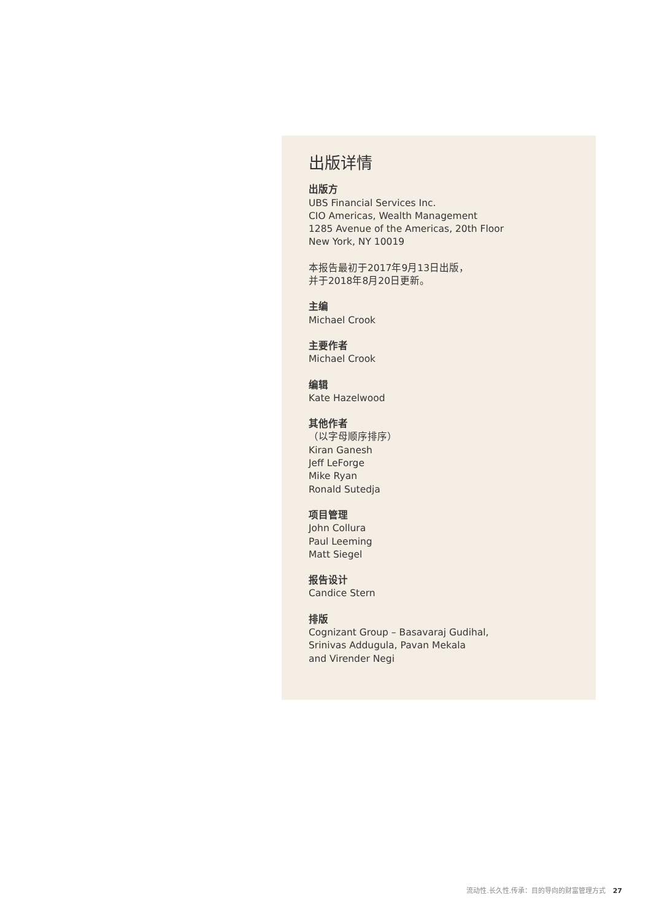出版详情
出版方
UBS Financial Services Inc.
CIO Americas, Wealth Management
1285 Avenue of the Americas, 20th Floor
New York, NY 10019
本报告最初于2017年9月13日出版，
并于2018年8月20日更新。
主编
Michael Crook
主要作者
Michael Crook
编辑
Kate Hazelwood
其他作者
（以字母顺序排序）
Kiran Ganesh
Jeff LeForge
Mike Ryan
Ronald Sutedja
项目管理
John Collura
Paul Leeming
Matt Siegel
报告设计
Candice Stern
排版
Cognizant Group – Basavaraj Gudihal,
Srinivas Addugula, Pavan Mekala
and Virender Negi
流动性.长久性.传承：目的导向的财富管理方式 27